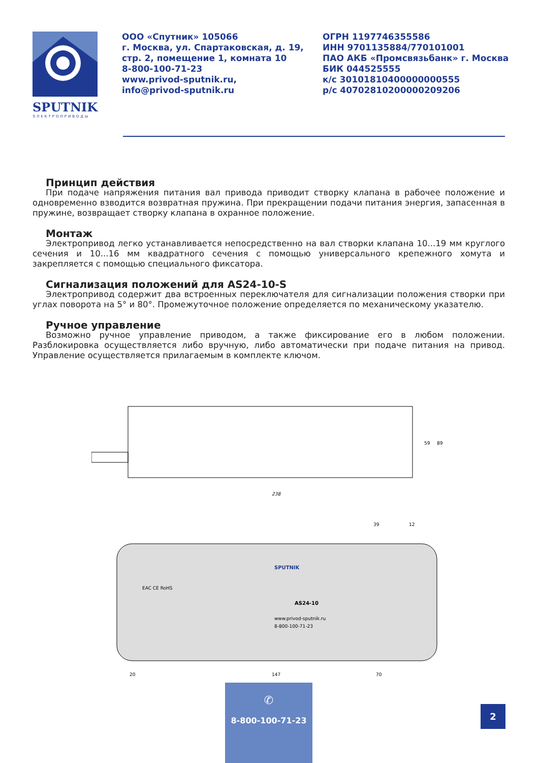SPUTNIK
ЭЛЕКТРОПРИВОДЫ
ООО «Спутник» 105066
г. Москва, ул. Спартаковская, д. 19,
стр. 2, помещение 1, комната 10
8-800-100-71-23
www.privod-sputnik.ru,
info@privod-sputnik.ru
ОГРН 1197746355586
ИНН 9701135884/770101001
ПАО АКБ «Промсвязьбанк» г. Москва
БИК 044525555
к/с 30101810400000000555
р/с 40702810200000209206
Принцип действия
При подаче напряжения питания вал привода приводит створку клапана в рабочее положение и одновременно взводится возвратная пружина. При прекращении подачи питания энергия, запасенная в пружине, возвращает створку клапана в охранное положение.
Монтаж
Электропривод легко устанавливается непосредственно на вал створки клапана 10...19 мм круглого сечения и 10...16 мм квадратного сечения с помощью универсального крепежного хомута и закрепляется с помощью специального фиксатора.
Сигнализация положений для AS24-10-S
Электропривод содержит два встроенных переключателя для сигнализации положения створки при углах поворота на 5° и 80°. Промежуточное положение определяется по механическому указателю.
Ручное управление
Возможно ручное управление приводом, а также фиксирование его в любом положении. Разблокировка осуществляется либо вручную, либо автоматически при подаче питания на привод. Управление осуществляется прилагаемым в комплекте ключом.
238
59
89
147
20
70
39
12
AS24-10
www.privod-sputnik.ru
8-800-100-71-23
SPUTNIK
EAC CE RoHS
✆
8-800-100-71-23
2